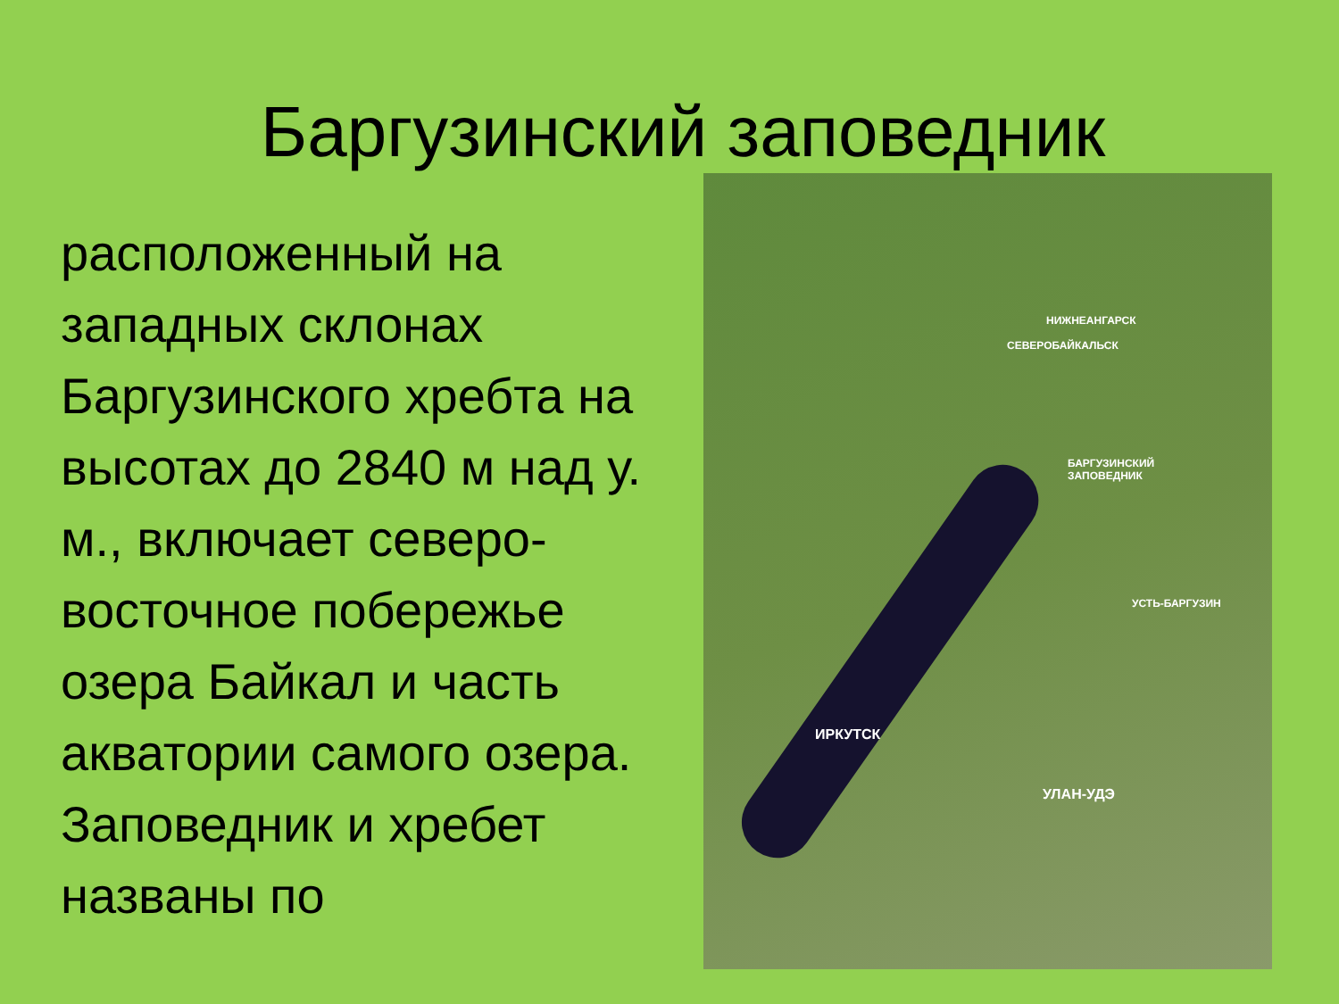Баргузинский заповедник
расположенный на западных склонах Баргузинского хребта на высотах до 2840 м над у. м., включает северо-восточное побережье озера Байкал и часть акватории самого озера. Заповедник и хребет названы по
НИЖНЕАНГАРСК
СЕВЕРОБАЙКАЛЬСК
БАРГУЗИНСКИЙ
ЗАПОВЕДНИК
УСТЬ-БАРГУЗИН
ИРКУТСК
УЛАН-УДЭ